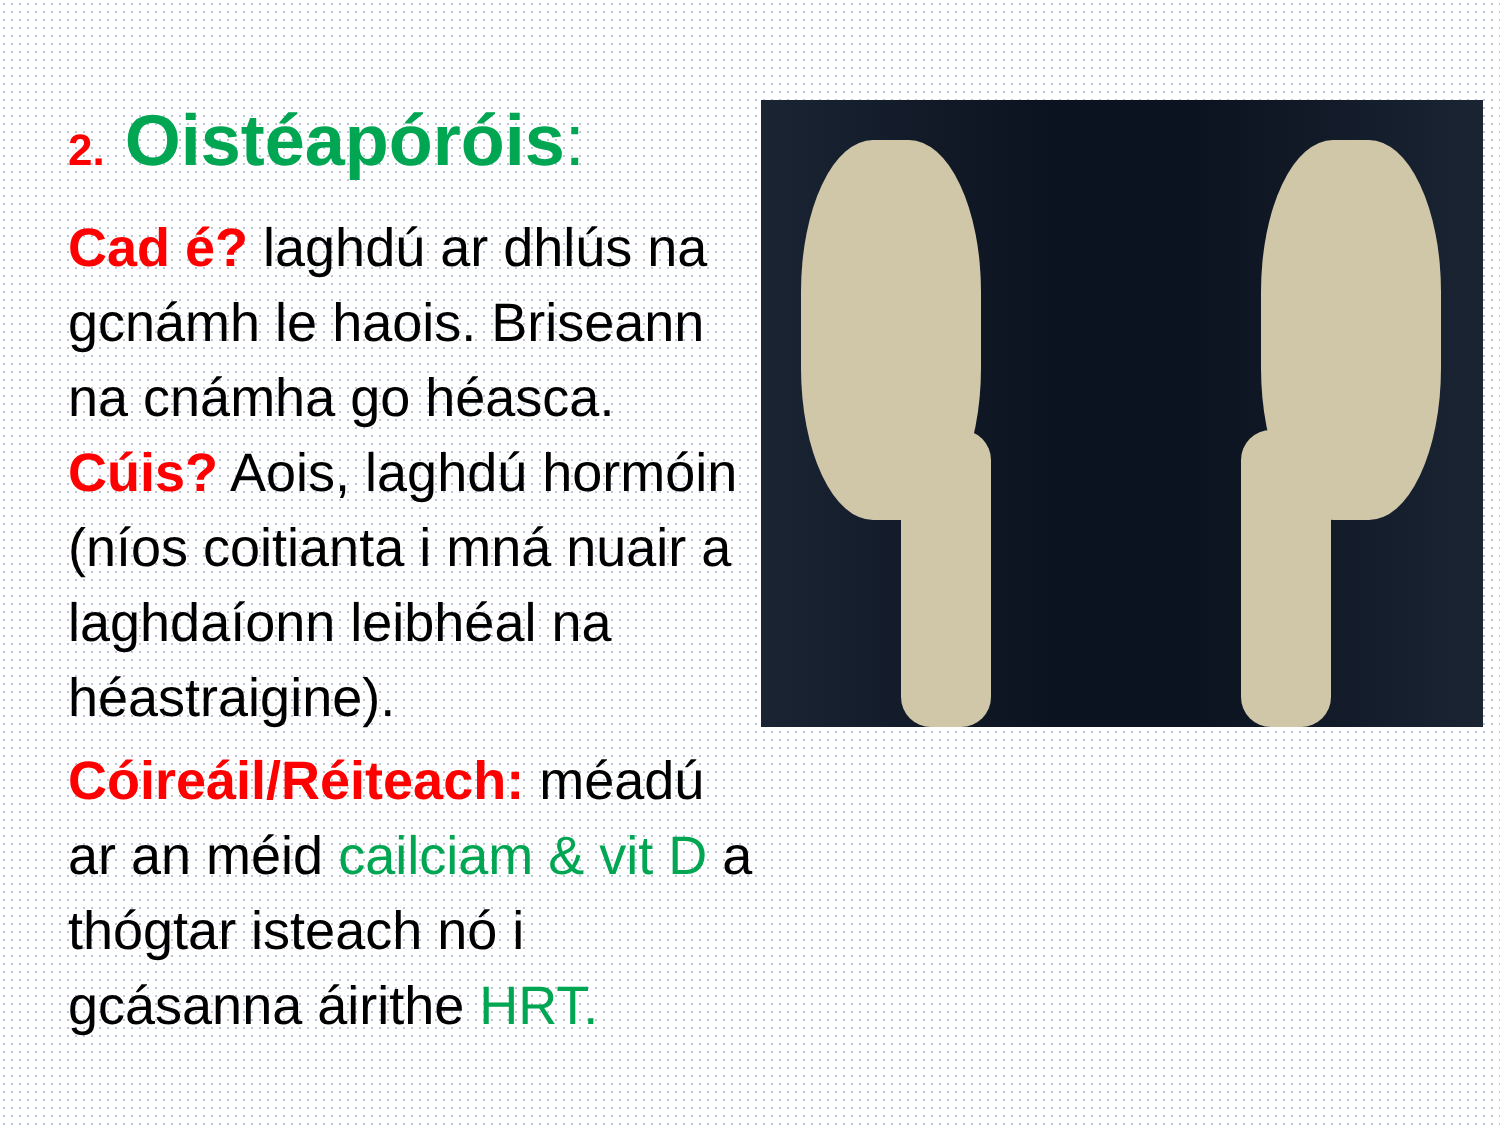2. Oistéapóróis:
Cad é? laghdú ar dhlús na gcnámh le haois. Briseann na cnámha go héasca. Cúis? Aois, laghdú hormóin (níos coitianta i mná nuair a laghdaíonn leibhéal na héastraigine).
Cóireáil/Réiteach: méadú ar an méid cailciam & vit D a thógtar isteach nó i gcásanna áirithe HRT.